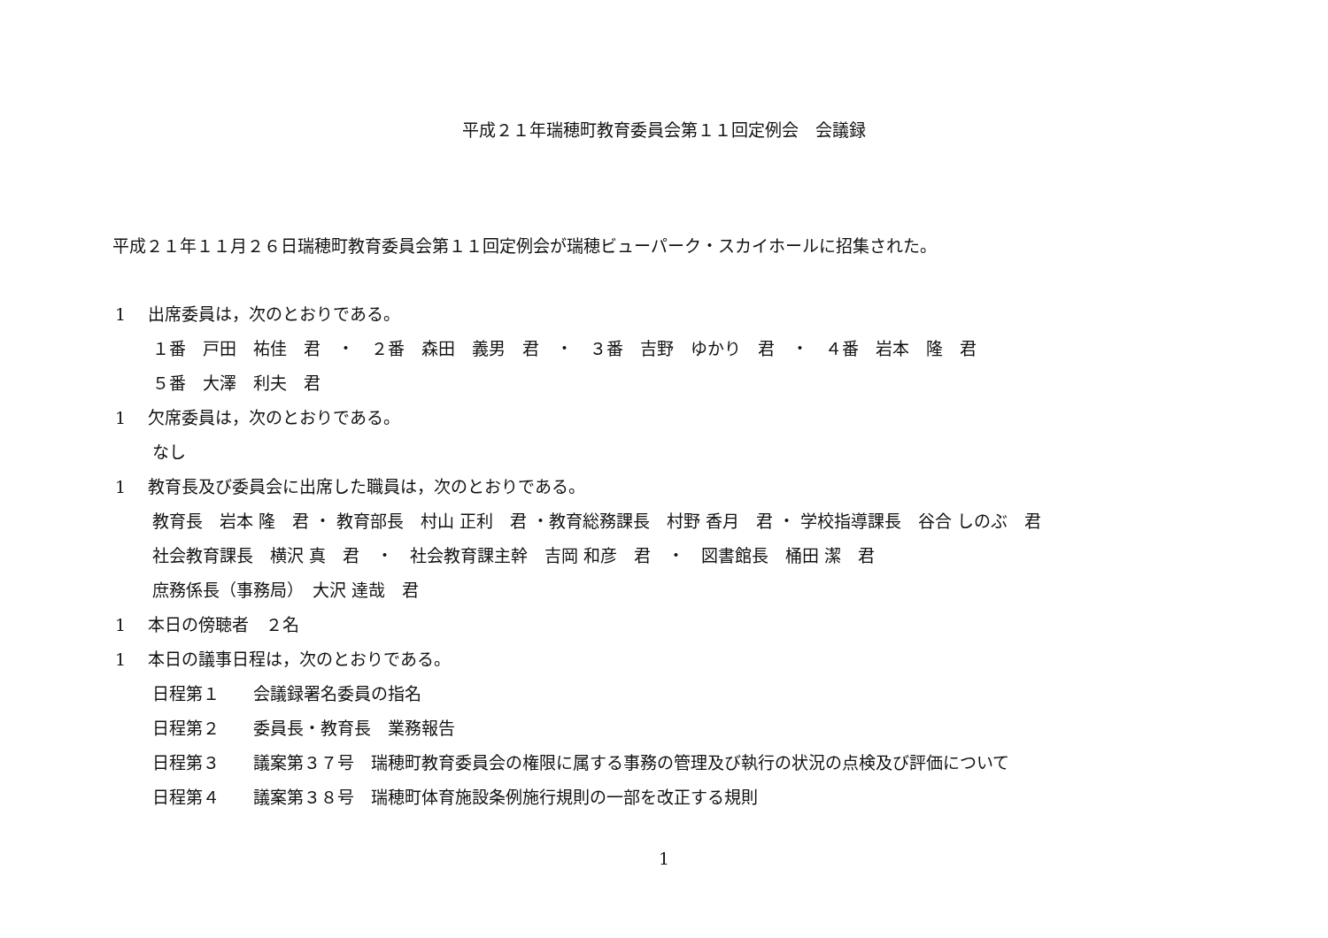平成２１年瑞穂町教育委員会第１１回定例会　会議録
平成２１年１１月２６日瑞穂町教育委員会第１１回定例会が瑞穂ビューパーク・スカイホールに招集された。
1　 出席委員は，次のとおりである。
１番　戸田　祐佳　君　・　２番　森田　義男　君　・　３番　吉野　ゆかり　君　・　４番　岩本　隆　君
５番　大澤　利夫　君
1　 欠席委員は，次のとおりである。
なし
1　 教育長及び委員会に出席した職員は，次のとおりである。
教育長　岩本 隆　君 ・ 教育部長　村山 正利　君 ・教育総務課長　村野 香月　君 ・ 学校指導課長　谷合 しのぶ　君
社会教育課長　横沢 真　君　・　社会教育課主幹　吉岡 和彦　君　・　図書館長　桶田 潔　君
庶務係長（事務局）　大沢 達哉　君
1　 本日の傍聴者　２名
1　 本日の議事日程は，次のとおりである。
日程第１　　会議録署名委員の指名
日程第２　　委員長・教育長　業務報告
日程第３　　議案第３７号　瑞穂町教育委員会の権限に属する事務の管理及び執行の状況の点検及び評価について
日程第４　　議案第３８号　瑞穂町体育施設条例施行規則の一部を改正する規則
1